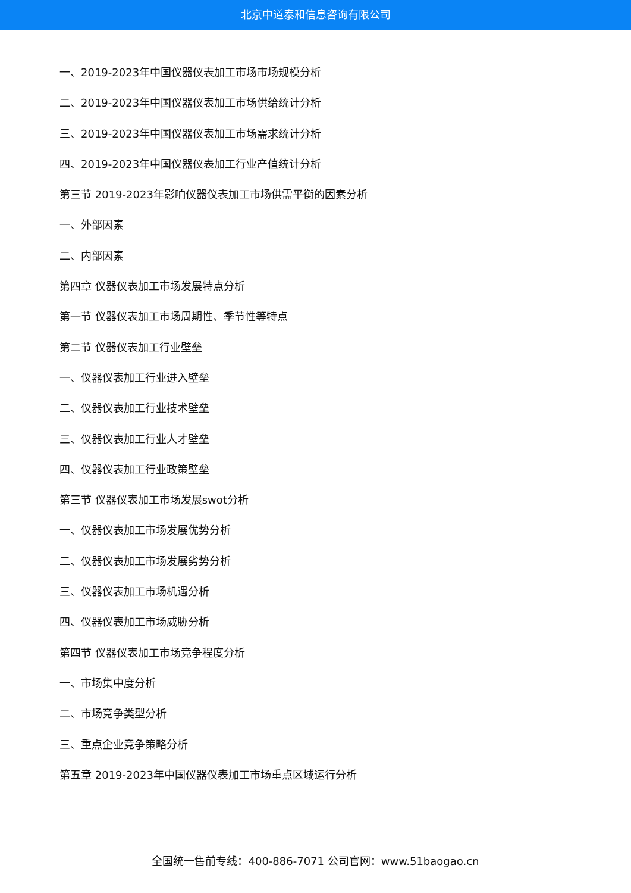北京中道泰和信息咨询有限公司
一、2019-2023年中国仪器仪表加工市场市场规模分析
二、2019-2023年中国仪器仪表加工市场供给统计分析
三、2019-2023年中国仪器仪表加工市场需求统计分析
四、2019-2023年中国仪器仪表加工行业产值统计分析
第三节 2019-2023年影响仪器仪表加工市场供需平衡的因素分析
一、外部因素
二、内部因素
第四章 仪器仪表加工市场发展特点分析
第一节 仪器仪表加工市场周期性、季节性等特点
第二节 仪器仪表加工行业壁垒
一、仪器仪表加工行业进入壁垒
二、仪器仪表加工行业技术壁垒
三、仪器仪表加工行业人才壁垒
四、仪器仪表加工行业政策壁垒
第三节 仪器仪表加工市场发展swot分析
一、仪器仪表加工市场发展优势分析
二、仪器仪表加工市场发展劣势分析
三、仪器仪表加工市场机遇分析
四、仪器仪表加工市场威胁分析
第四节 仪器仪表加工市场竞争程度分析
一、市场集中度分析
二、市场竞争类型分析
三、重点企业竞争策略分析
第五章 2019-2023年中国仪器仪表加工市场重点区域运行分析
全国统一售前专线：400-886-7071 公司官网：www.51baogao.cn